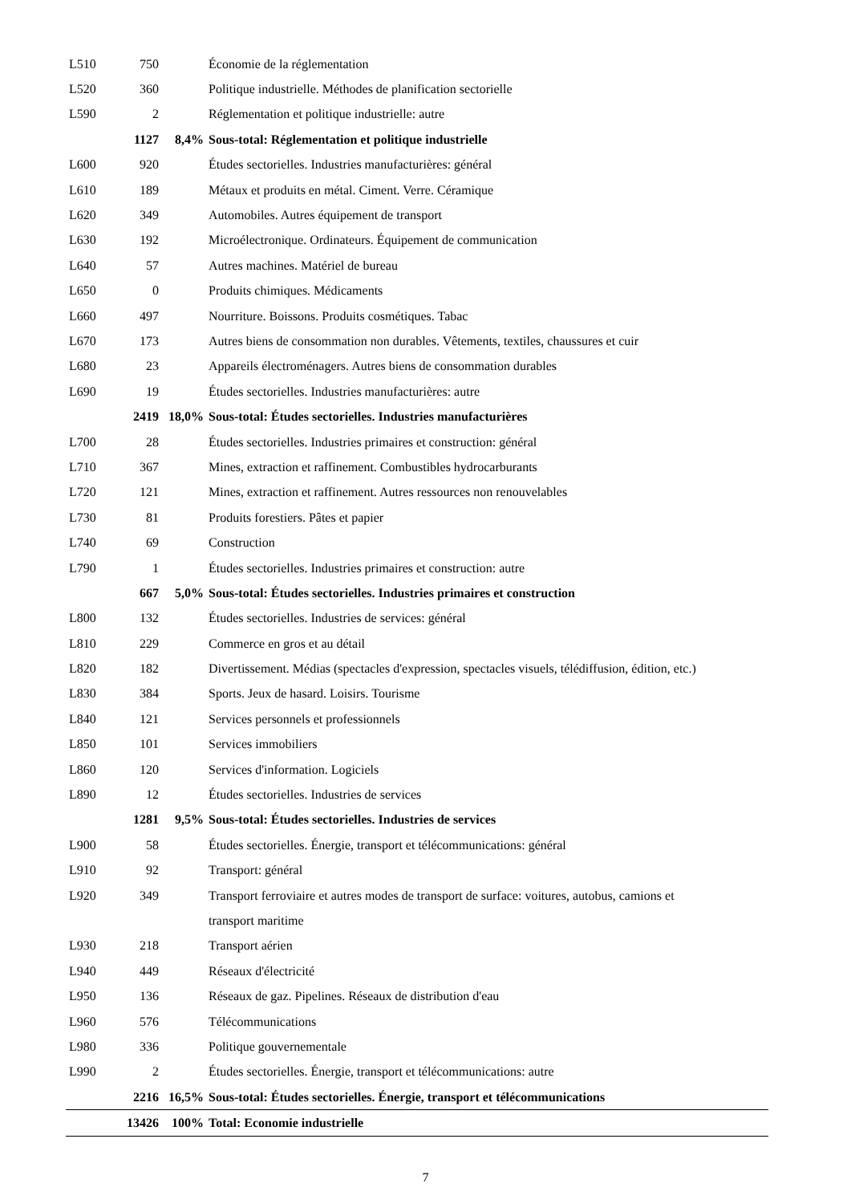| L510 | 750 | | Économie de la réglementation |
| L520 | 360 | | Politique industrielle. Méthodes de planification sectorielle |
| L590 | 2 | | Réglementation et politique industrielle: autre |
| | 1127 | 8,4% | Sous-total: Réglementation et politique industrielle |
| L600 | 920 | | Études sectorielles. Industries manufacturières: général |
| L610 | 189 | | Métaux et produits en métal. Ciment. Verre. Céramique |
| L620 | 349 | | Automobiles. Autres équipement de transport |
| L630 | 192 | | Microélectronique. Ordinateurs. Équipement de communication |
| L640 | 57 | | Autres machines. Matériel de bureau |
| L650 | 0 | | Produits chimiques. Médicaments |
| L660 | 497 | | Nourriture. Boissons. Produits cosmétiques. Tabac |
| L670 | 173 | | Autres biens de consommation non durables. Vêtements, textiles, chaussures et cuir |
| L680 | 23 | | Appareils électroménagers. Autres biens de consommation durables |
| L690 | 19 | | Études sectorielles. Industries manufacturières: autre |
| | 2419 | 18,0% | Sous-total: Études sectorielles. Industries manufacturières |
| L700 | 28 | | Études sectorielles. Industries primaires et construction: général |
| L710 | 367 | | Mines, extraction et raffinement. Combustibles hydrocarburants |
| L720 | 121 | | Mines, extraction et raffinement. Autres ressources non renouvelables |
| L730 | 81 | | Produits forestiers. Pâtes et papier |
| L740 | 69 | | Construction |
| L790 | 1 | | Études sectorielles. Industries primaires et construction: autre |
| | 667 | 5,0% | Sous-total: Études sectorielles. Industries primaires et construction |
| L800 | 132 | | Études sectorielles. Industries de services: général |
| L810 | 229 | | Commerce en gros et au détail |
| L820 | 182 | | Divertissement. Médias (spectacles d'expression, spectacles visuels, télédiffusion, édition, etc.) |
| L830 | 384 | | Sports. Jeux de hasard. Loisirs. Tourisme |
| L840 | 121 | | Services personnels et professionnels |
| L850 | 101 | | Services immobiliers |
| L860 | 120 | | Services d'information. Logiciels |
| L890 | 12 | | Études sectorielles. Industries de services |
| | 1281 | 9,5% | Sous-total: Études sectorielles. Industries de services |
| L900 | 58 | | Études sectorielles. Énergie, transport et télécommunications: général |
| L910 | 92 | | Transport: général |
| L920 | 349 | | Transport ferroviaire et autres modes de transport de surface: voitures, autobus, camions et |
| | | | transport maritime |
| L930 | 218 | | Transport aérien |
| L940 | 449 | | Réseaux d'électricité |
| L950 | 136 | | Réseaux de gaz. Pipelines. Réseaux de distribution d'eau |
| L960 | 576 | | Télécommunications |
| L980 | 336 | | Politique gouvernementale |
| L990 | 2 | | Études sectorielles. Énergie, transport et télécommunications: autre |
| | 2216 | 16,5% | Sous-total: Études sectorielles. Énergie, transport et télécommunications |
| | 13426 | 100% | Total: Economie industrielle |
7